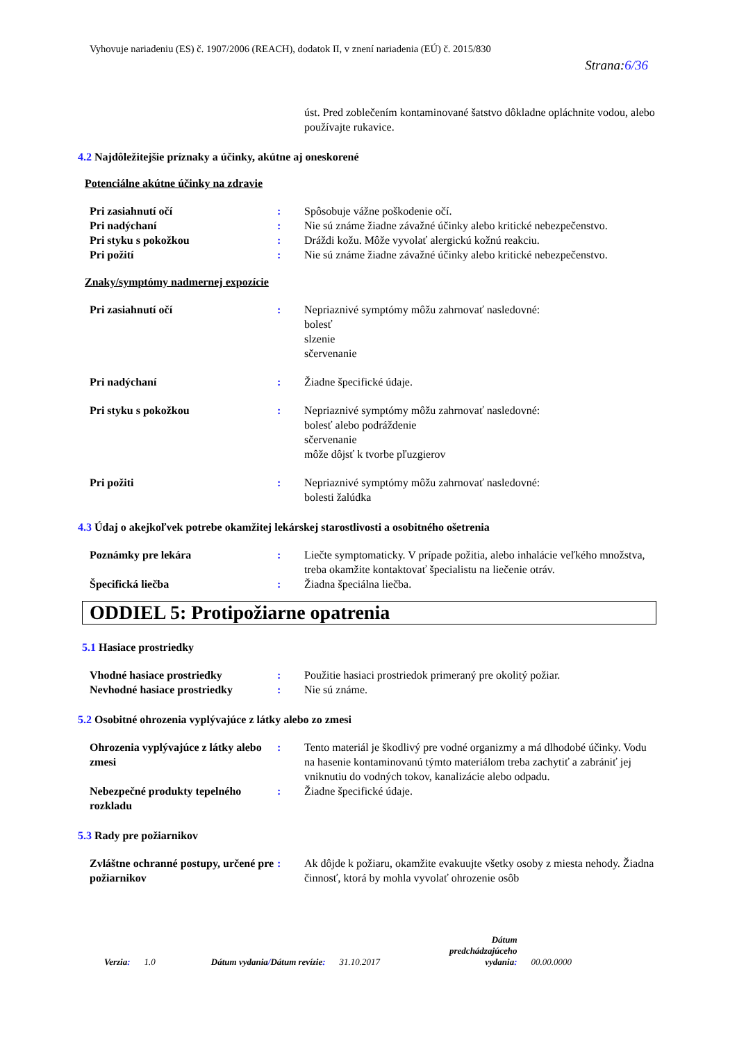Vyhovuje nariadeniu (ES) č. 1907/2006 (REACH), dodatok II, v znení nariadenia (EÚ) č. 2015/830
Strana:6/36
úst. Pred zoblečením kontaminované šatstvo dôkladne opláchnite vodou, alebo používajte rukavice.
4.2 Najdôležitejšie príznaky a účinky, akútne aj oneskorené
Potenciálne akútne účinky na zdravie
Pri zasiahnutí očí : Spôsobuje vážne poškodenie očí.
Pri nadýchaní : Nie sú známe žiadne závažné účinky alebo kritické nebezpečenstvo.
Pri styku s pokožkou : Dráždi kožu. Môže vyvolať alergickú kožnú reakciu.
Pri požití : Nie sú známe žiadne závažné účinky alebo kritické nebezpečenstvo.
Znaky/symptómy nadmernej expozície
Pri zasiahnutí očí : Nepriaznivé symptómy môžu zahrnovať nasledovné:
bolesť
slzenie
sčervenanie
Pri nadýchaní : Žiadne špecifické údaje.
Pri styku s pokožkou : Nepriaznivé symptómy môžu zahrnovať nasledovné:
bolesť alebo podráždenie
sčervenanie
môže dôjsť k tvorbe pľuzgierov
Pri požiti : Nepriaznivé symptómy môžu zahrnovať nasledovné:
bolesti žalúdka
4.3 Údaj o akejkoľvek potrebe okamžitej lekárskej starostlivosti a osobitného ošetrenia
Poznámky pre lekára : Liečte symptomaticky. V prípade požitia, alebo inhalácie veľkého množstva, treba okamžite kontaktovať špecialistu na liečenie otráv.
Špecifická liečba : Žiadna špeciálna liečba.
ODDIEL 5: Protipožiarne opatrenia
5.1 Hasiace prostriedky
Vhodné hasiace prostriedky : Použitie hasiaci prostriedok primeraný pre okolitý požiar.
Nevhodné hasiace prostriedky : Nie sú známe.
5.2 Osobitné ohrozenia vyplývajúce z látky alebo zo zmesi
Ohrozenia vyplývajúce z látky alebo zmesi
: Tento materiál je škodlivý pre vodné organizmy a má dlhodobé účinky. Vodu na hasenie kontaminovanú týmto materiálom treba zachytiť a zabrániť jej vniknutiu do vodných tokov, kanalizácie alebo odpadu.
Nebezpečné produkty tepelného rozkladu
: Žiadne špecifické údaje.
5.3 Rady pre požiarnikov
Zvláštne ochranné postupy, určené pre požiarnikov
: Ak dôjde k požiaru, okamžite evakuujte všetky osoby z miesta nehody. Žiadna činnosť, ktorá by mohla vyvolať ohrozenie osôb
Verzia: 1.0 Dátum vydania/Dátum revízie: 31.10.2017 Dátum
predchádzajúceho
vydania: 00.00.0000